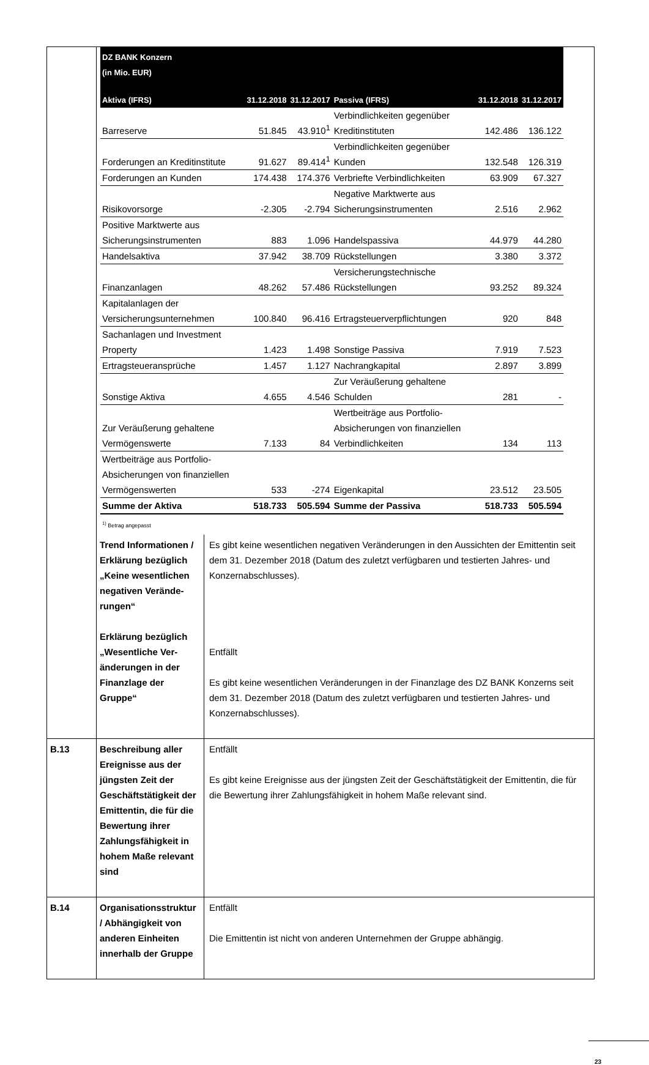| | / DZ BANK Konzern (in Mio. EUR) / / / / / / / Aktiva (IFRS) / 31.12.2018 / 31.12.2017 / Passiva (IFRS) / 31.12.2018 / 31.12.2017 / / Barreserve / 51.845 / 43.910<sup>1</sup> / Verbindlichkeiten gegenüber Kreditinstituten / 142.486 / 136.122 / / Forderungen an Kreditinstitute / 91.627 / 89.414<sup>1</sup> / Verbindlichkeiten gegenüber Kunden / 132.548 / 126.319 / / Forderungen an Kunden / 174.438 / 174.376 / Verbriefte Verbindlichkeiten / 63.909 / 67.327 / / Risikovorsorge / -2.305 / -2.794 / Negative Marktwerte aus Sicherungsinstrumenten / 2.516 / 2.962 / / Positive Marktwerte aus Sicherungsinstrumenten / 883 / 1.096 / Handelspassiva / 44.979 / 44.280 / / Handelsaktiva / 37.942 / 38.709 / Rückstellungen / 3.380 / 3.372 / / Finanzanlagen / 48.262 / 57.486 / Versicherungstechnische Rückstellungen / 93.252 / 89.324 / / Kapitalanlagen der Versicherungsunternehmen / 100.840 / 96.416 / Ertragsteuerverpflichtungen / 920 / 848 / / Sachanlagen und Investment Property / 1.423 / 1.498 / Sonstige Passiva / 7.919 / 7.523 / / Ertragsteueransprüche / 1.457 / 1.127 / Nachrangkapital / 2.897 / 3.899 / / Sonstige Aktiva / 4.655 / 4.546 / Zur Veräußerung gehaltene Schulden / 281 / - / / Zur Veräußerung gehaltene Vermögenswerte / 7.133 / 84 / Wertbeiträge aus Portfolio-Absicherungen von finanziellen Verbindlichkeiten / 134 / 113 / / Wertbeiträge aus Portfolio-Absicherungen von finanziellen Vermögenswerten / 533 / -274 / Eigenkapital / 23.512 / 23.505 / / Summe der Aktiva / 518.733 / 505.594 / Summe der Passiva / 518.733 / 505.594 / <sup>1)</sup> Betrag angepasst | |
| | Trend Informationen / Erklärung bezüglich „Keine wesentlichen negativen Verände­rungen“ Erklärung bezüglich „Wesentliche Ver­änderungen in der Finanzlage der Gruppe“ | Es gibt keine wesentlichen negativen Veränderungen in den Aussichten der Emittentin seit dem 31. Dezember 2018 (Datum des zuletzt verfügbaren und testierten Jahres- und Konzernabschlusses). Entfällt Es gibt keine wesentlichen Veränderungen in der Finanzlage des DZ BANK Konzerns seit dem 31. Dezember 2018 (Datum des zuletzt verfügbaren und testierten Jahres- und Konzernabschlusses). |
| B.13 | Beschreibung aller Ereignisse aus der jüngsten Zeit der Geschäftstätigkeit der Emittentin, die für die Bewertung ihrer Zahlungsfähig­keit in hohem Maße relevant sind | Entfällt Es gibt keine Ereignisse aus der jüngsten Zeit der Geschäftstätigkeit der Emittentin, die für die Bewertung ihrer Zahlungsfähigkeit in hohem Maße relevant sind. |
| B.14 | Organisations­struktur / Abhängig­keit von anderen Einheiten innerhalb der Gruppe | Entfällt Die Emittentin ist nicht von anderen Unternehmen der Gruppe abhängig. |
23